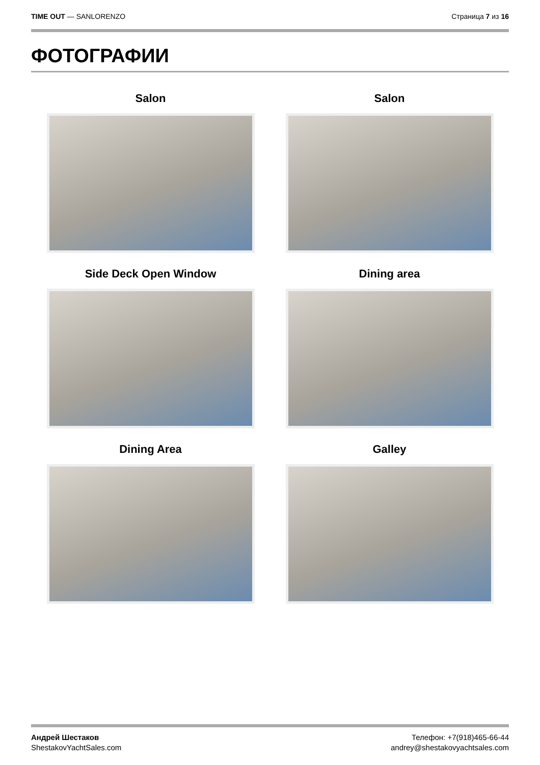TIME OUT — SANLORENZO Страница 7 из 16
ФОТОГРАФИИ
Salon
Salon
Side Deck Open Window
Dining area
Dining Area
Galley
Андрей Шестаков
ShestakovYachtSales.com
Телефон: +7(918)465-66-44
andrey@shestakovyachtsales.com